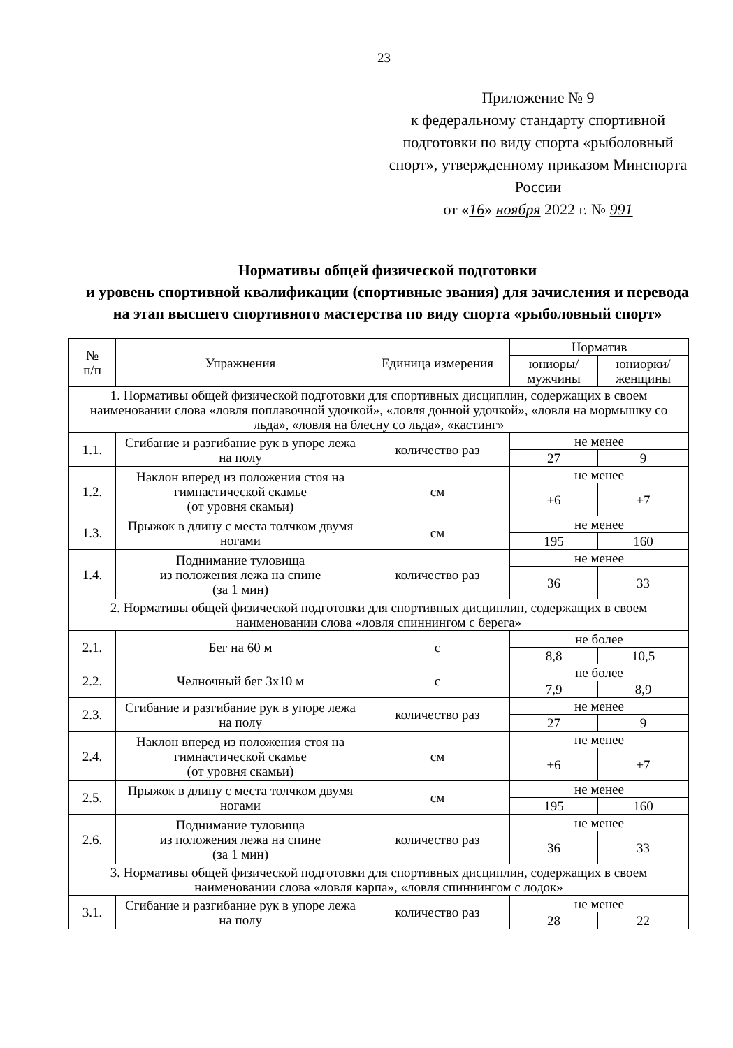23
Приложение № 9
к федеральному стандарту спортивной подготовки по виду спорта «рыболовный спорт», утвержденному приказом Минспорта России
от «16» ноября 2022 г. № 991
Нормативы общей физической подготовки
и уровень спортивной квалификации (спортивные звания) для зачисления и перевода на этап высшего спортивного мастерства по виду спорта «рыболовный спорт»
| № п/п | Упражнения | Единица измерения | Норматив | |
| --- | --- | --- | --- | --- |
| | | | юниоры/ мужчины | юниорки/ женщины |
| 1. Нормативы общей физической подготовки для спортивных дисциплин, содержащих в своем наименовании слова «ловля поплавочной удочкой», «ловля донной удочкой», «ловля на мормышку со льда», «ловля на блесну со льда», «кастинг» | | | | |
| 1.1. | Сгибание и разгибание рук в упоре лежа на полу | количество раз | не менее | |
| | | | 27 | 9 |
| 1.2. | Наклон вперед из положения стоя на гимнастической скамье (от уровня скамьи) | см | не менее | |
| | | | +6 | +7 |
| 1.3. | Прыжок в длину с места толчком двумя ногами | см | не менее | |
| | | | 195 | 160 |
| 1.4. | Поднимание туловища из положения лежа на спине (за 1 мин) | количество раз | не менее | |
| | | | 36 | 33 |
| 2. Нормативы общей физической подготовки для спортивных дисциплин, содержащих в своем наименовании слова «ловля спиннингом с берега» | | | | |
| 2.1. | Бег на 60 м | с | не более | |
| | | | 8,8 | 10,5 |
| 2.2. | Челночный бег 3х10 м | с | не более | |
| | | | 7,9 | 8,9 |
| 2.3. | Сгибание и разгибание рук в упоре лежа на полу | количество раз | не менее | |
| | | | 27 | 9 |
| 2.4. | Наклон вперед из положения стоя на гимнастической скамье (от уровня скамьи) | см | не менее | |
| | | | +6 | +7 |
| 2.5. | Прыжок в длину с места толчком двумя ногами | см | не менее | |
| | | | 195 | 160 |
| 2.6. | Поднимание туловища из положения лежа на спине (за 1 мин) | количество раз | не менее | |
| | | | 36 | 33 |
| 3. Нормативы общей физической подготовки для спортивных дисциплин, содержащих в своем наименовании слова «ловля карпа», «ловля спиннингом с лодок» | | | | |
| 3.1. | Сгибание и разгибание рук в упоре лежа на полу | количество раз | не менее | |
| | | | 28 | 22 |